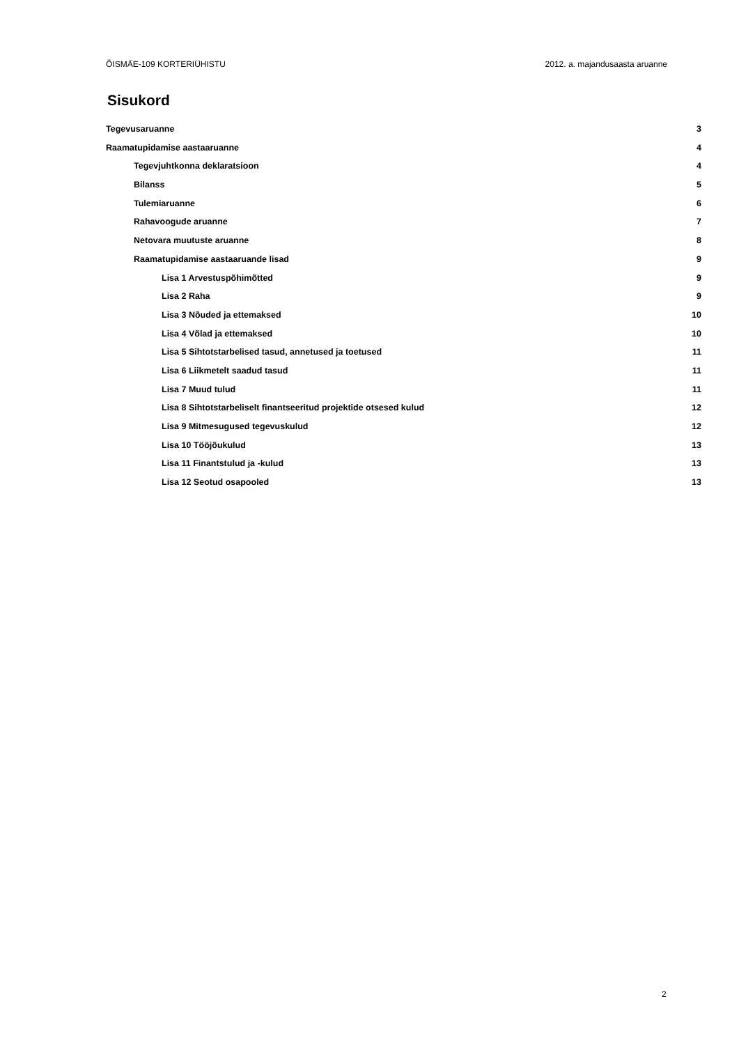ÕISMÄE-109 KORTERIÜHISTU 2012. a. majandusaasta aruanne
Sisukord
Tegevusaruanne 3
Raamatupidamise aastaaruanne 4
Tegevjuhtkonna deklaratsioon 4
Bilanss 5
Tulemiaruanne 6
Rahavoogude aruanne 7
Netovara muutuste aruanne 8
Raamatupidamise aastaaruande lisad 9
Lisa 1 Arvestuspõhimõtted 9
Lisa 2 Raha 9
Lisa 3 Nõuded ja ettemaksed 10
Lisa 4 Võlad ja ettemaksed 10
Lisa 5 Sihtotstarbelised tasud, annetused ja toetused 11
Lisa 6 Liikmetelt saadud tasud 11
Lisa 7 Muud tulud 11
Lisa 8 Sihtotstarbeliselt finantseeritud projektide otsesed kulud 12
Lisa 9 Mitmesugused tegevuskulud 12
Lisa 10 Tööjõukulud 13
Lisa 11 Finantstulud ja -kulud 13
Lisa 12 Seotud osapooled 13
2